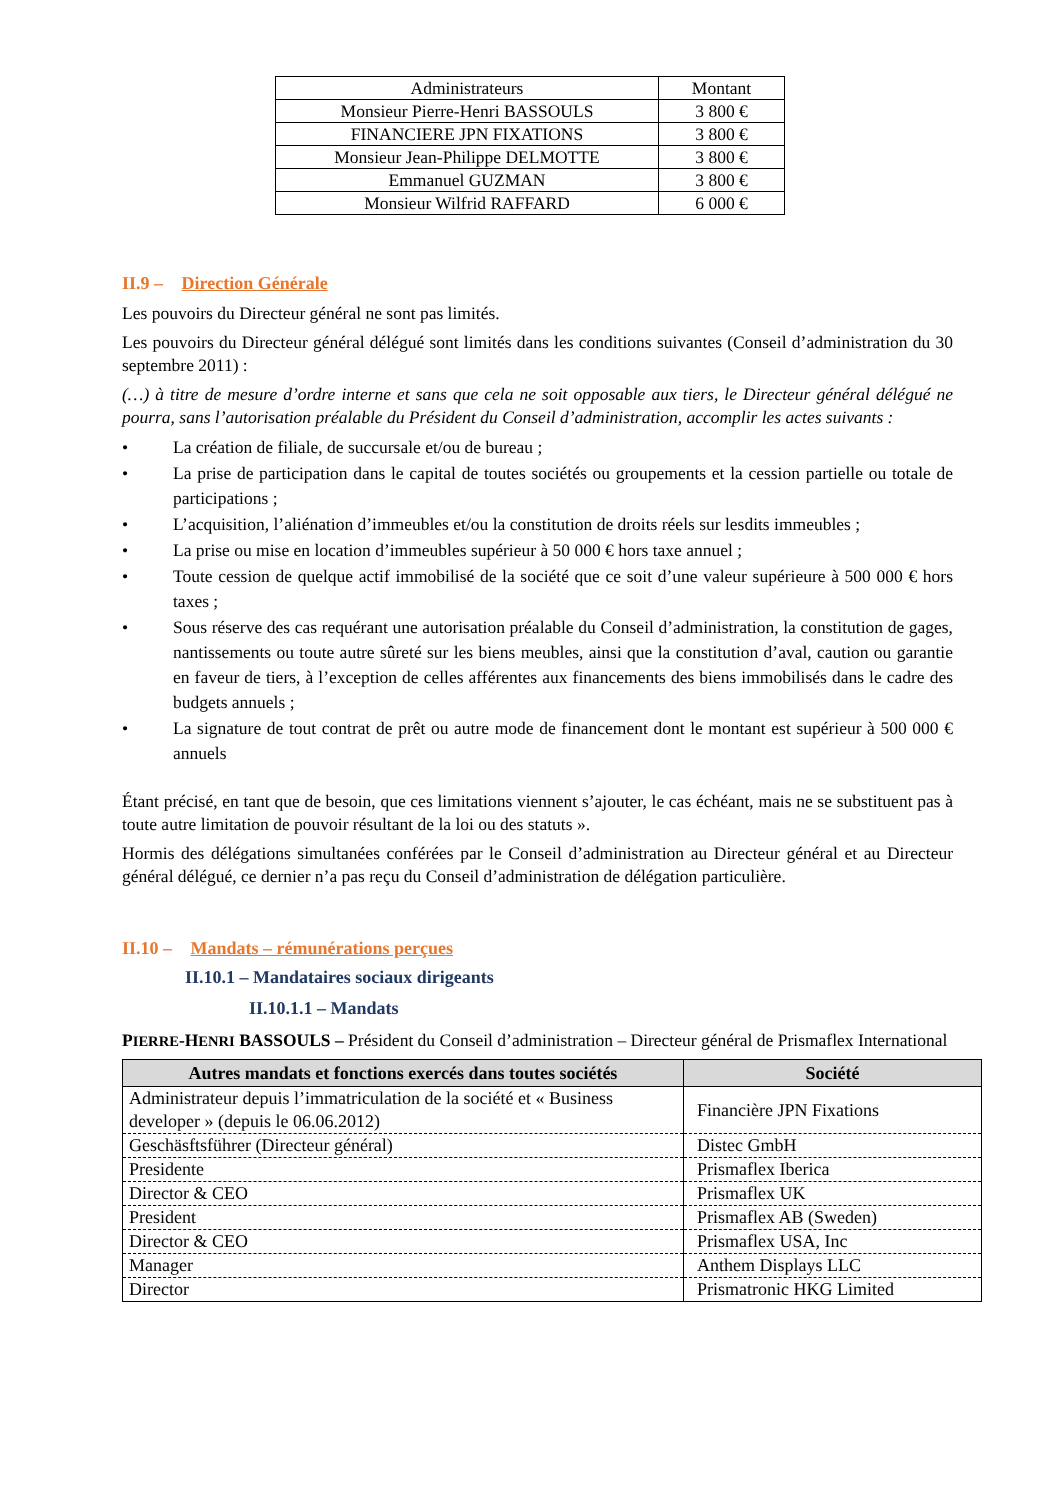| Administrateurs | Montant |
| Monsieur Pierre-Henri BASSOULS | 3 800 € |
| FINANCIERE JPN FIXATIONS | 3 800 € |
| Monsieur Jean-Philippe DELMOTTE | 3 800 € |
| Emmanuel GUZMAN | 3 800 € |
| Monsieur Wilfrid RAFFARD | 6 000 € |
II.9 – Direction Générale
Les pouvoirs du Directeur général ne sont pas limités.
Les pouvoirs du Directeur général délégué sont limités dans les conditions suivantes (Conseil d’administration du 30 septembre 2011) :
(…) à titre de mesure d’ordre interne et sans que cela ne soit opposable aux tiers, le Directeur général délégué ne pourra, sans l’autorisation préalable du Président du Conseil d’administration, accomplir les actes suivants :
• La création de filiale, de succursale et/ou de bureau ;
• La prise de participation dans le capital de toutes sociétés ou groupements et la cession partielle ou totale de participations ;
• L’acquisition, l’aliénation d’immeubles et/ou la constitution de droits réels sur lesdits immeubles ;
• La prise ou mise en location d’immeubles supérieur à 50 000 € hors taxe annuel ;
• Toute cession de quelque actif immobilisé de la société que ce soit d’une valeur supérieure à 500 000 € hors taxes ;
• Sous réserve des cas requérant une autorisation préalable du Conseil d’administration, la constitution de gages, nantissements ou toute autre sûreté sur les biens meubles, ainsi que la constitution d’aval, caution ou garantie en faveur de tiers, à l’exception de celles afférentes aux financements des biens immobilisés dans le cadre des budgets annuels ;
• La signature de tout contrat de prêt ou autre mode de financement dont le montant est supérieur à 500 000 € annuels
Étant précisé, en tant que de besoin, que ces limitations viennent s’ajouter, le cas échéant, mais ne se substituent pas à toute autre limitation de pouvoir résultant de la loi ou des statuts ».
Hormis des délégations simultanées conférées par le Conseil d’administration au Directeur général et au Directeur général délégué, ce dernier n’a pas reçu du Conseil d’administration de délégation particulière.
II.10 – Mandats – rémunérations perçues
II.10.1 – Mandataires sociaux dirigeants
II.10.1.1 – Mandats
PIERRE-HENRI BASSOULS – Président du Conseil d’administration – Directeur général de Prismaflex International
| Autres mandats et fonctions exercés dans toutes sociétés | Société |
| --- | --- |
| Administrateur depuis l’immatriculation de la société et « Business developer » (depuis le 06.06.2012) | Financière JPN Fixations |
| Geschäsftsführer (Directeur général) | Distec GmbH |
| Presidente | Prismaflex Iberica |
| Director & CEO | Prismaflex UK |
| President | Prismaflex AB (Sweden) |
| Director & CEO | Prismaflex USA, Inc |
| Manager | Anthem Displays LLC |
| Director | Prismatronic HKG Limited |